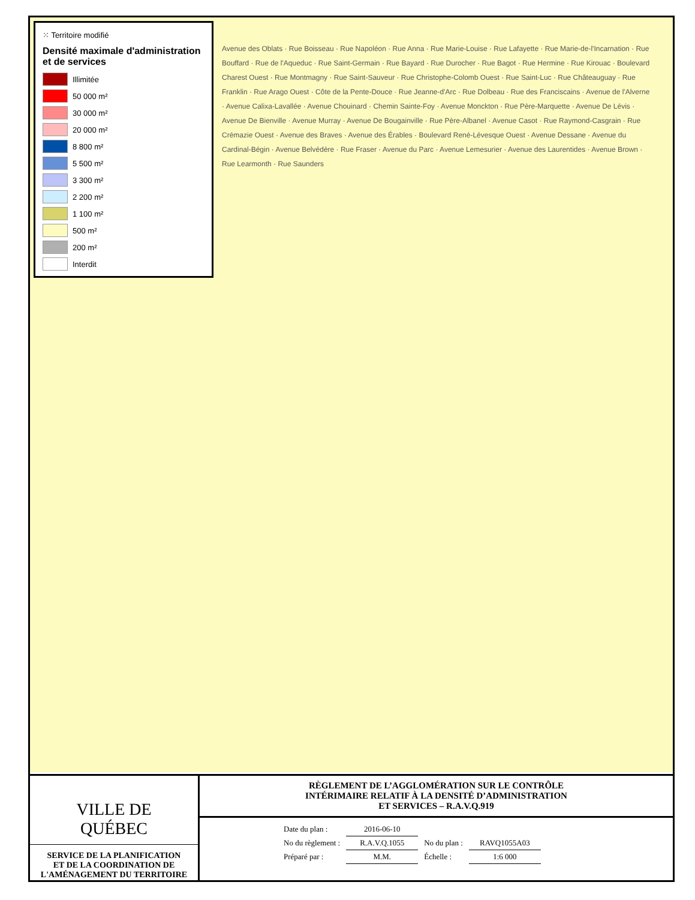⁙ Territoire modifié
Densité maximale d'administration et de services
Illimitée
50 000 m²
30 000 m²
20 000 m²
8 800 m²
5 500 m²
3 300 m²
2 200 m²
1 100 m²
500 m²
200 m²
Interdit
Avenue des Oblats · Rue Boisseau · Rue Napoléon · Rue Anna · Rue Marie-Louise · Rue Lafayette · Rue Marie-de-l'Incarnation · Rue Bouffard · Rue de l'Aqueduc · Rue Saint-Germain · Rue Bayard · Rue Durocher · Rue Bagot · Rue Hermine · Rue Kirouac · Boulevard Charest Ouest · Rue Montmagny · Rue Saint-Sauveur · Rue Christophe-Colomb Ouest · Rue Saint-Luc · Rue Châteauguay · Rue Franklin · Rue Arago Ouest · Côte de la Pente-Douce · Rue Jeanne-d'Arc · Rue Dolbeau · Rue des Franciscains · Avenue de l'Alverne · Avenue Calixa-Lavallée · Avenue Chouinard · Chemin Sainte-Foy · Avenue Monckton · Rue Père-Marquette · Avenue De Lévis · Avenue De Bienville · Avenue Murray · Avenue De Bougainville · Rue Père-Albanel · Avenue Casot · Rue Raymond-Casgrain · Rue Crémazie Ouest · Avenue des Braves · Avenue des Érables · Boulevard René-Lévesque Ouest · Avenue Dessane · Avenue du Cardinal-Bégin · Avenue Belvédère · Rue Fraser · Avenue du Parc · Avenue Lemesurier · Avenue des Laurentides · Avenue Brown · Rue Learmonth · Rue Saunders
VILLE DE
QUÉBEC
SERVICE DE LA PLANIFICATION
ET DE LA COORDINATION DE
L'AMÉNAGEMENT DU TERRITOIRE
RÈGLEMENT DE L’AGGLOMÉRATION SUR LE CONTRÔLE
INTÉRIMAIRE RELATIF À LA DENSITÉ D’ADMINISTRATION
ET SERVICES – R.A.V.Q.919
| Date du plan : | 2016-06-10 | | |
| No du règlement : | R.A.V.Q.1055 | No du plan : | RAVQ1055A03 |
| Préparé par : | M.M. | Échelle : | 1:6 000 |